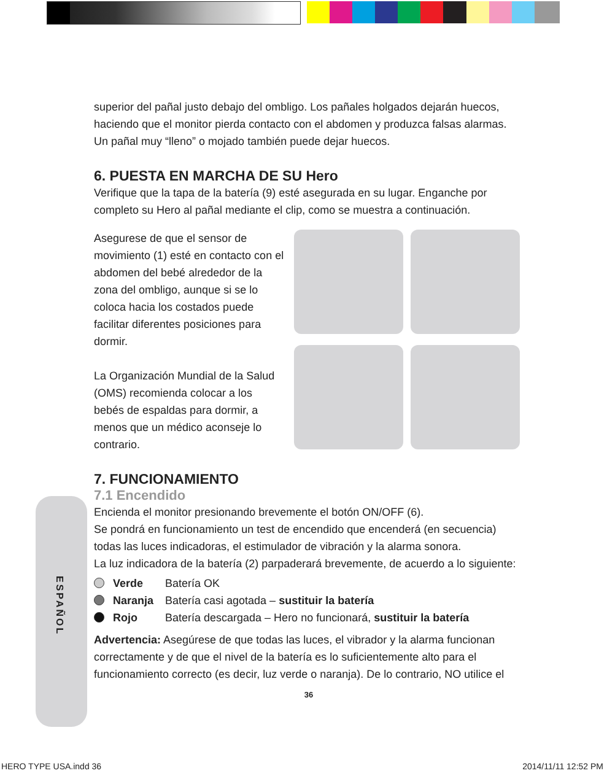ESPAÑOL
superior del pañal justo debajo del ombligo. Los pañales holgados dejarán huecos, haciendo que el monitor pierda contacto con el abdomen y produzca falsas alarmas. Un pañal muy “lleno” o mojado también puede dejar huecos.
6. PUESTA EN MARCHA DE SU Hero
Verifique que la tapa de la batería (9) esté asegurada en su lugar. Enganche por completo su Hero al pañal mediante el clip, como se muestra a continuación.
Asegurese de que el sensor de movimiento (1) esté en contacto con el abdomen del bebé alrededor de la zona del ombligo, aunque si se lo coloca hacia los costados puede facilitar diferentes posiciones para dormir.
La Organización Mundial de la Salud (OMS) recomienda colocar a los bebés de espaldas para dormir, a menos que un médico aconseje lo contrario.
7. FUNCIONAMIENTO
7.1 Encendido
Encienda el monitor presionando brevemente el botón ON/OFF (6).
Se pondrá en funcionamiento un test de encendido que encenderá (en secuencia) todas las luces indicadoras, el estimulador de vibración y la alarma sonora.
La luz indicadora de la batería (2) parpaderará brevemente, de acuerdo a lo siguiente:
Verde Batería OK
Naranja Batería casi agotada – sustituir la batería
Rojo Batería descargada – Hero no funcionará, sustituir la batería
Advertencia: Asegúrese de que todas las luces, el vibrador y la alarma funcionan correctamente y de que el nivel de la batería es lo suficientemente alto para el funcionamiento correcto (es decir, luz verde o naranja). De lo contrario, NO utilice el
36
HERO TYPE USA.indd 36 2014/11/11 12:52 PM